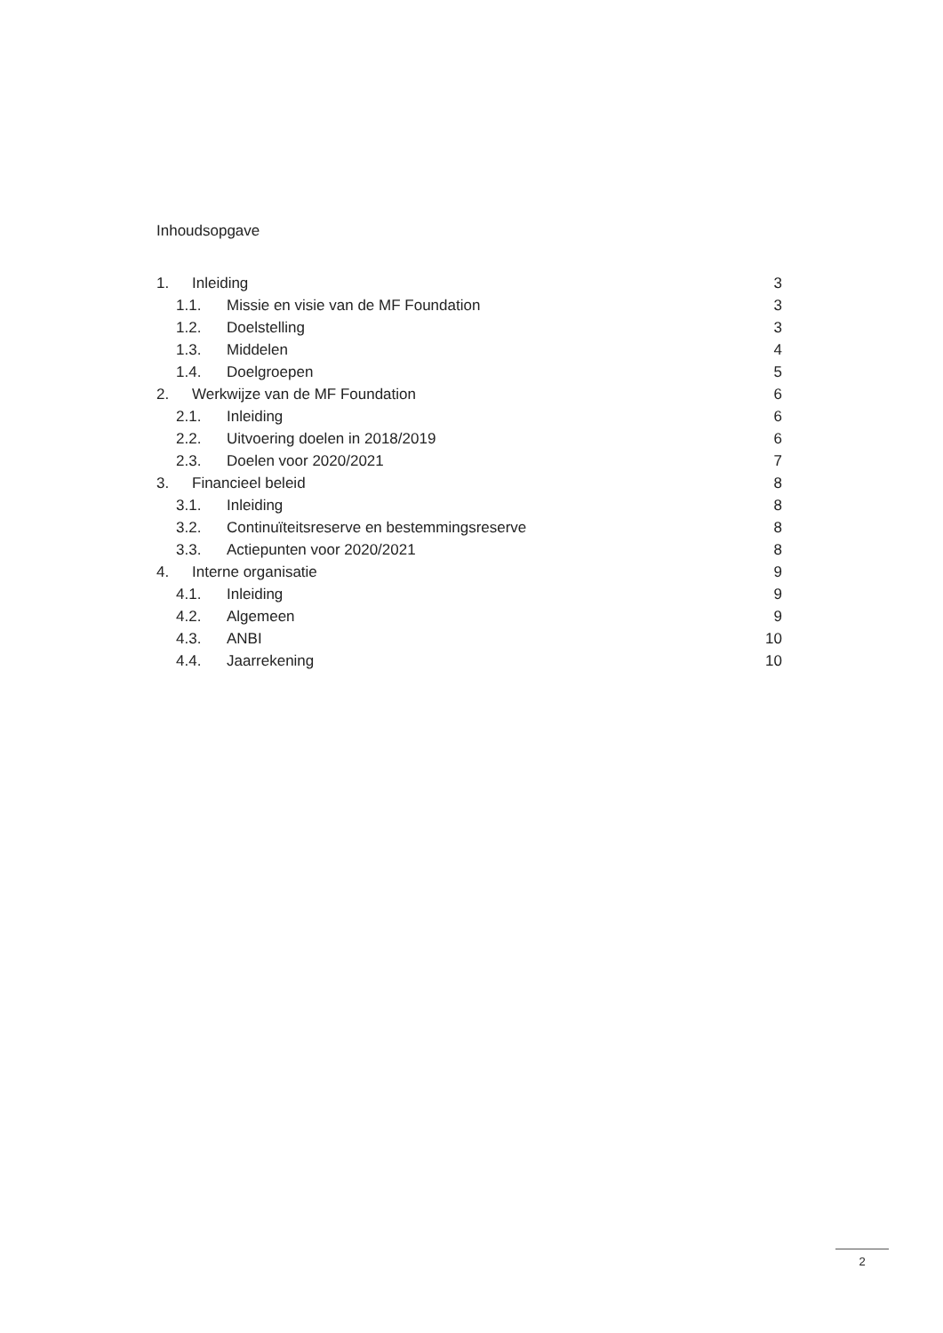Inhoudsopgave
1. Inleiding 3
1.1. Missie en visie van de MF Foundation 3
1.2. Doelstelling 3
1.3. Middelen 4
1.4. Doelgroepen 5
2. Werkwijze van de MF Foundation 6
2.1. Inleiding 6
2.2. Uitvoering doelen in 2018/2019 6
2.3. Doelen voor 2020/2021 7
3. Financieel beleid 8
3.1. Inleiding 8
3.2. Continuïteitsreserve en bestemmingsreserve 8
3.3. Actiepunten voor 2020/2021 8
4. Interne organisatie 9
4.1. Inleiding 9
4.2. Algemeen 9
4.3. ANBI 10
4.4. Jaarrekening 10
2